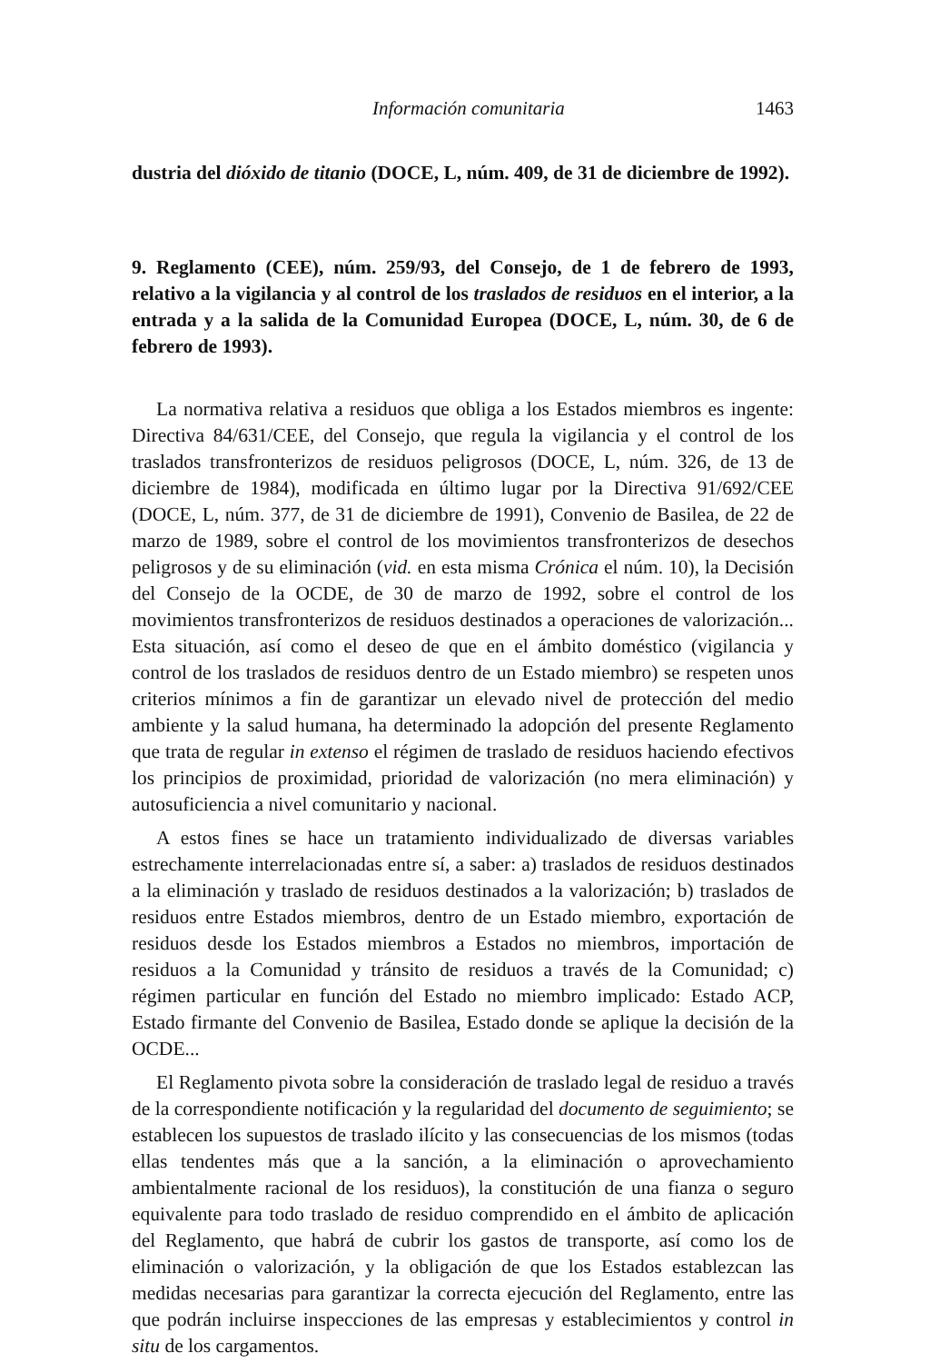Información comunitaria 1463
dustria del dióxido de titanio (DOCE, L, núm. 409, de 31 de diciembre de 1992).
9. Reglamento (CEE), núm. 259/93, del Consejo, de 1 de febrero de 1993, relativo a la vigilancia y al control de los traslados de residuos en el interior, a la entrada y a la salida de la Comunidad Europea (DOCE, L, núm. 30, de 6 de febrero de 1993).
La normativa relativa a residuos que obliga a los Estados miembros es ingente: Directiva 84/631/CEE, del Consejo, que regula la vigilancia y el control de los traslados transfronterizos de residuos peligrosos (DOCE, L, núm. 326, de 13 de diciembre de 1984), modificada en último lugar por la Directiva 91/692/CEE (DOCE, L, núm. 377, de 31 de diciembre de 1991), Convenio de Basilea, de 22 de marzo de 1989, sobre el control de los movimientos transfronterizos de desechos peligrosos y de su eliminación (vid. en esta misma Crónica el núm. 10), la Decisión del Consejo de la OCDE, de 30 de marzo de 1992, sobre el control de los movimientos transfronterizos de residuos destinados a operaciones de valorización... Esta situación, así como el deseo de que en el ámbito doméstico (vigilancia y control de los traslados de residuos dentro de un Estado miembro) se respeten unos criterios mínimos a fin de garantizar un elevado nivel de protección del medio ambiente y la salud humana, ha determinado la adopción del presente Reglamento que trata de regular in extenso el régimen de traslado de residuos haciendo efectivos los principios de proximidad, prioridad de valorización (no mera eliminación) y autosuficiencia a nivel comunitario y nacional.
A estos fines se hace un tratamiento individualizado de diversas variables estrechamente interrelacionadas entre sí, a saber: a) traslados de residuos destinados a la eliminación y traslado de residuos destinados a la valorización; b) traslados de residuos entre Estados miembros, dentro de un Estado miembro, exportación de residuos desde los Estados miembros a Estados no miembros, importación de residuos a la Comunidad y tránsito de residuos a través de la Comunidad; c) régimen particular en función del Estado no miembro implicado: Estado ACP, Estado firmante del Convenio de Basilea, Estado donde se aplique la decisión de la OCDE...
El Reglamento pivota sobre la consideración de traslado legal de residuo a través de la correspondiente notificación y la regularidad del documento de seguimiento; se establecen los supuestos de traslado ilícito y las consecuencias de los mismos (todas ellas tendentes más que a la sanción, a la eliminación o aprovechamiento ambientalmente racional de los residuos), la constitución de una fianza o seguro equivalente para todo traslado de residuo comprendido en el ámbito de aplicación del Reglamento, que habrá de cubrir los gastos de transporte, así como los de eliminación o valorización, y la obligación de que los Estados establezcan las medidas necesarias para garantizar la correcta ejecución del Reglamento, entre las que podrán incluirse inspecciones de las empresas y establecimientos y control in situ de los cargamentos.